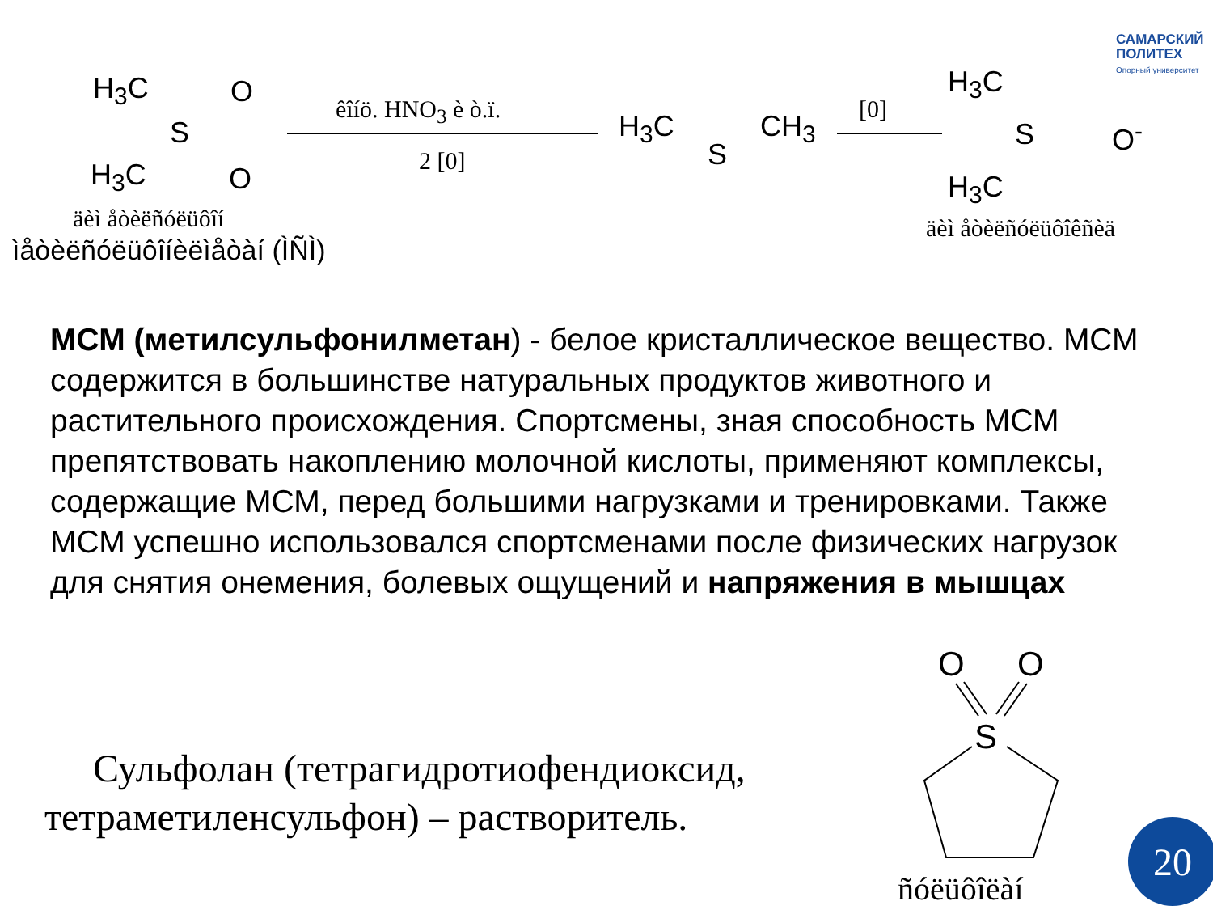САМАРСКИЙ
ПОЛИТЕХ
Опорный университет
H<sub>3</sub>C O
S
H<sub>3</sub>C O
äèì åòèëñóëüôîí
ìåòèëñóëüôîíèëìåòàí (ÌÑÌ)
êîíö. HNO<sub>3</sub> è ò.ï.
2 [0]
H<sub>3</sub>C
S
CH<sub>3</sub> [0]
H<sub>3</sub>C
S O<sup>-</sup>
H<sub>3</sub>C
äèì åòèëñóëüôîêñèä
МСМ (метилсульфонилметан) - белое кристаллическое вещество. МСМ содержится в большинстве натуральных продуктов животного и растительного происхождения. Спортсмены, зная способность МСМ препятствовать накоплению молочной кислоты, применяют комплексы, содержащие МСМ, перед большими нагрузками и тренировками. Также МСМ успешно использовался спортсменами после физических нагрузок для снятия онемения, болевых ощущений и напряжения в мышцах
Сульфолан (тетрагидротиофендиоксид, тетраметиленсульфон) – растворитель.
O
O
S
ñóëüôîëàí
20